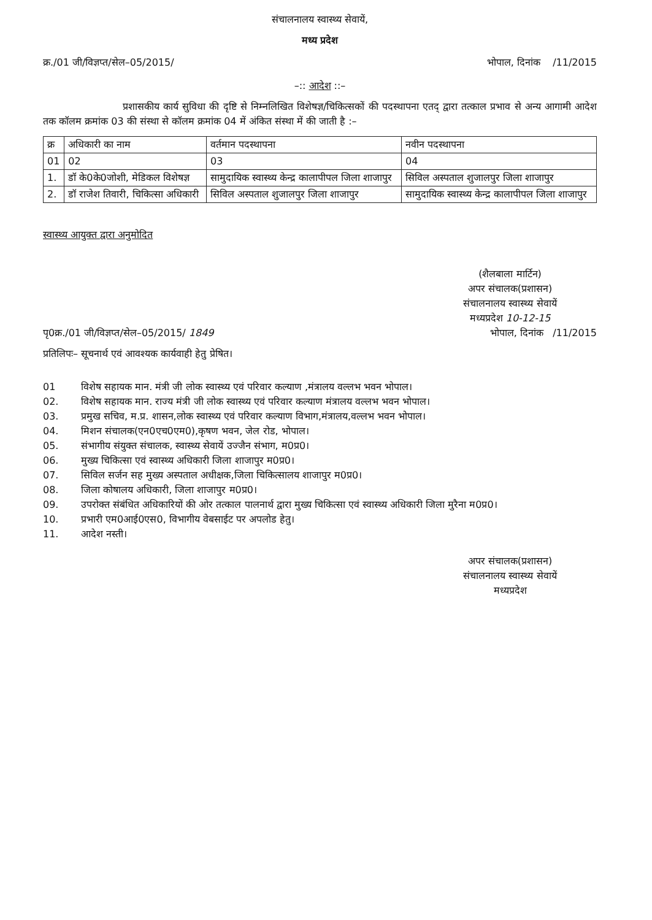संचालनालय स्वास्थ्य सेवायें,
मध्य प्रदेश
क्र./01 जी/विज्ञप्त/सेल–05/2015/ भोपाल, दिनांक /11/2015
–:: आदेश ::–
प्रशासकीय कार्य सुविधा की दृष्टि से निम्नलिखित विशेषज्ञ/चिकित्सकों की पदस्थापना एतद् द्वारा तत्काल प्रभाव से अन्य आगामी आदेश तक कॉलम क्रमांक 03 की संस्था से कॉलम क्रमांक 04 में अंकित संस्था में की जाती है :–
| क्र | अधिकारी का नाम | वर्तमान पदस्थापना | नवीन पदस्थापना |
| 01 | 02 | 03 | 04 |
| 1. | डॉ के0के0जोशी, मेडिकल विशेषज्ञ | सामुदायिक स्वास्थ्य केन्द्र कालापीपल जिला शाजापुर | सिविल अस्पताल शुजालपुर जिला शाजापुर |
| 2. | डॉ राजेश तिवारी, चिकित्सा अधिकारी | सिविल अस्पताल शुजालपुर जिला शाजापुर | सामुदायिक स्वास्थ्य केन्द्र कालापीपल जिला शाजापुर |
स्वास्थ्य आयुक्त द्वारा अनुमोदित
(शैलबाला मार्टिन)
अपर संचालक(प्रशासन)
संचालनालय स्वास्थ्य सेवायें
मध्यप्रदेश 10-12-15
पृ0क्र./01 जी/विज्ञप्त/सेल–05/2015/ 1849 भोपाल, दिनांक /11/2015
प्रतिलिपः– सूचनार्थ एवं आवश्यक कार्यवाही हेतु प्रेषित।
01 विशेष सहायक मान. मंत्री जी लोक स्वास्थ्य एवं परिवार कल्याण ,मंत्रालय वल्लभ भवन भोपाल।
02. विशेष सहायक मान. राज्य मंत्री जी लोक स्वास्थ्य एवं परिवार कल्याण मंत्रालय वल्लभ भवन भोपाल।
03. प्रमुख सचिव, म.प्र. शासन,लोक स्वास्थ्य एवं परिवार कल्याण विभाग,मंत्रालय,वल्लभ भवन भोपाल।
04. मिशन संचालक(एन0एच0एम0),कृषण भवन, जेल रोड, भोपाल।
05. संभागीय संयुक्त संचालक, स्वास्थ्य सेवायें उज्जैन संभाग, म0प्र0।
06. मुख्य चिकित्सा एवं स्वास्थ्य अधिकारी जिला शाजापुर म0प्र0।
07. सिविल सर्जन सह मुख्य अस्पताल अधीक्षक,जिला चिकित्सालय शाजापुर म0प्र0।
08. जिला कोषालय अधिकारी, जिला शाजापुर म0प्र0।
09. उपरोक्त संबंधित अधिकारियों की ओर तत्काल पालनार्थ द्वारा मुख्य चिकित्सा एवं स्वास्थ्य अधिकारी जिला मुरैना म0प्र0।
10. प्रभारी एम0आई0एस0, विभागीय वेबसाईट पर अपलोड हेतु।
11. आदेश नस्ती।
अपर संचालक(प्रशासन)
संचालनालय स्वास्थ्य सेवायें
मध्यप्रदेश